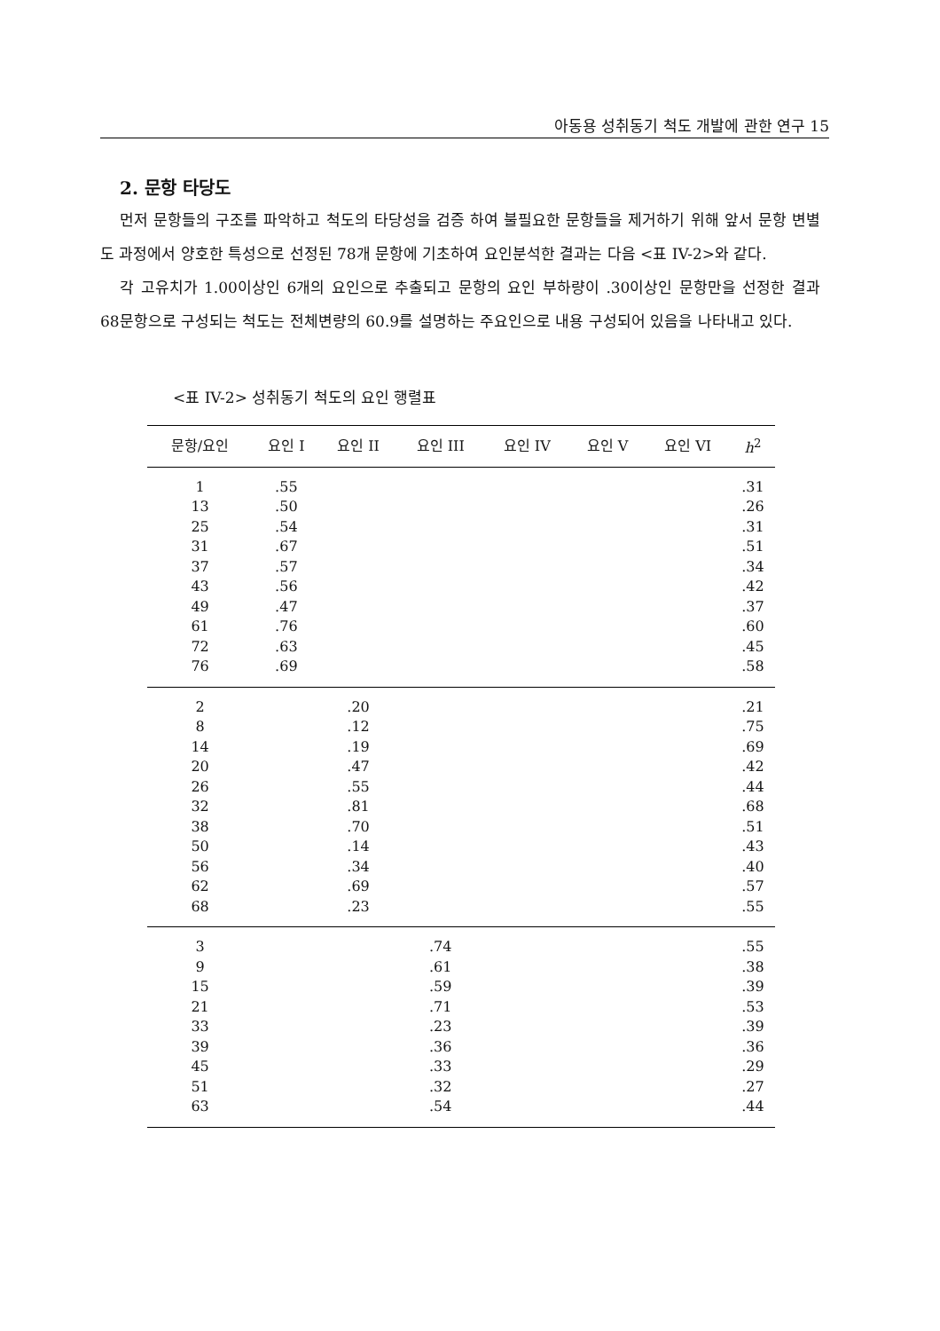아동용 성취동기 척도 개발에 관한 연구 15
2. 문항 타당도
먼저 문항들의 구조를 파악하고 척도의 타당성을 검증 하여 불필요한 문항들을 제거하기 위해 앞서 문항 변별도 과정에서 양호한 특성으로 선정된 78개 문항에 기초하여 요인분석한 결과는 다음 <표 IV-2>와 같다.
각 고유치가 1.00이상인 6개의 요인으로 추출되고 문항의 요인 부하량이 .30이상인 문항만을 선정한 결과 68문항으로 구성되는 척도는 전체변량의 60.9를 설명하는 주요인으로 내용 구성되어 있음을 나타내고 있다.
<표 IV-2> 성취동기 척도의 요인 행렬표
| 문항/요인 | 요인 I | 요인 II | 요인 III | 요인 IV | 요인 V | 요인 VI | h<sup>2</sup> |
| --- | --- | --- | --- | --- | --- | --- | --- |
| 1 | .55 | | | | | | .31 |
| 13 | .50 | | | | | | .26 |
| 25 | .54 | | | | | | .31 |
| 31 | .67 | | | | | | .51 |
| 37 | .57 | | | | | | .34 |
| 43 | .56 | | | | | | .42 |
| 49 | .47 | | | | | | .37 |
| 61 | .76 | | | | | | .60 |
| 72 | .63 | | | | | | .45 |
| 76 | .69 | | | | | | .58 |
| 2 | | .20 | | | | | .21 |
| 8 | | .12 | | | | | .75 |
| 14 | | .19 | | | | | .69 |
| 20 | | .47 | | | | | .42 |
| 26 | | .55 | | | | | .44 |
| 32 | | .81 | | | | | .68 |
| 38 | | .70 | | | | | .51 |
| 50 | | .14 | | | | | .43 |
| 56 | | .34 | | | | | .40 |
| 62 | | .69 | | | | | .57 |
| 68 | | .23 | | | | | .55 |
| 3 | | | .74 | | | | .55 |
| 9 | | | .61 | | | | .38 |
| 15 | | | .59 | | | | .39 |
| 21 | | | .71 | | | | .53 |
| 33 | | | .23 | | | | .39 |
| 39 | | | .36 | | | | .36 |
| 45 | | | .33 | | | | .29 |
| 51 | | | .32 | | | | .27 |
| 63 | | | .54 | | | | .44 |